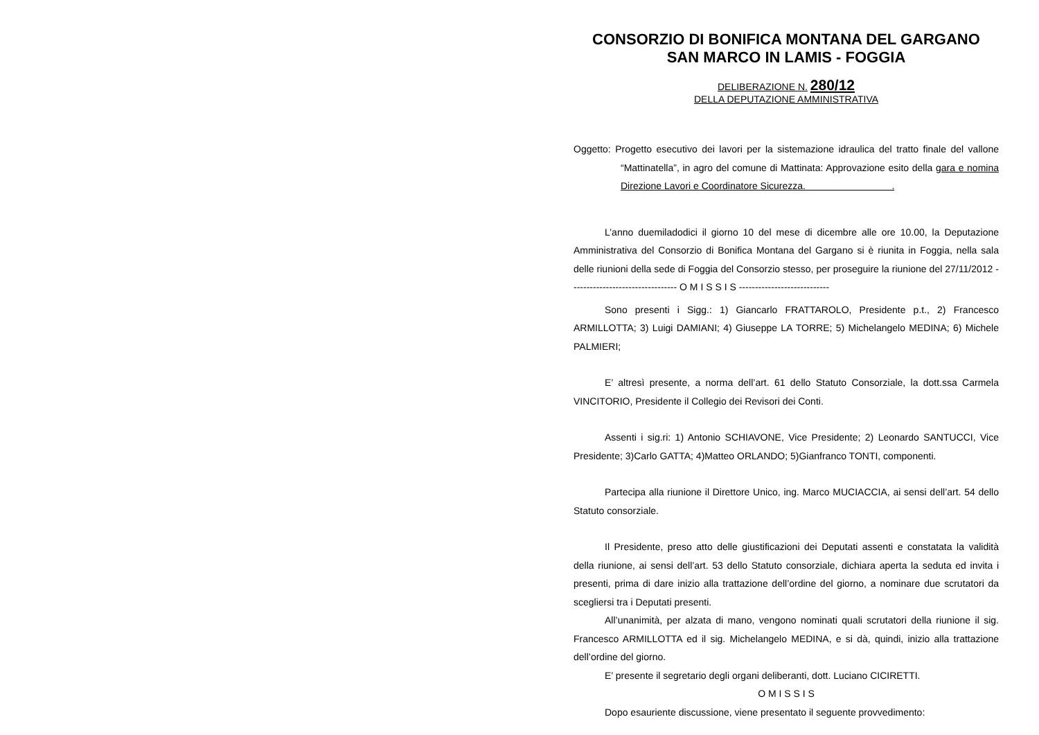CONSORZIO DI BONIFICA MONTANA DEL GARGANO
SAN MARCO IN LAMIS - FOGGIA
DELIBERAZIONE N. 280/12
DELLA DEPUTAZIONE AMMINISTRATIVA
Oggetto: Progetto esecutivo dei lavori per la sistemazione idraulica del tratto finale del vallone “Mattinatella”, in agro del comune di Mattinata: Approvazione esito della gara e nomina Direzione Lavori e Coordinatore Sicurezza. .
L’anno duemiladodici il giorno 10 del mese di dicembre alle ore 10.00, la Deputazione Amministrativa del Consorzio di Bonifica Montana del Gargano si è riunita in Foggia, nella sala delle riunioni della sede di Foggia del Consorzio stesso, per proseguire la riunione del 27/11/2012 --------------------------------- O M I S S I S ----------------------------
Sono presenti i Sigg.: 1) Giancarlo FRATTAROLO, Presidente p.t., 2) Francesco ARMILLOTTA; 3) Luigi DAMIANI; 4) Giuseppe LA TORRE; 5) Michelangelo MEDINA; 6) Michele PALMIERI;
E’ altresì presente, a norma dell’art. 61 dello Statuto Consorziale, la dott.ssa Carmela VINCITORIO, Presidente il Collegio dei Revisori dei Conti.
Assenti i sig.ri: 1) Antonio SCHIAVONE, Vice Presidente; 2) Leonardo SANTUCCI, Vice Presidente; 3)Carlo GATTA; 4)Matteo ORLANDO; 5)Gianfranco TONTI, componenti.
Partecipa alla riunione il Direttore Unico, ing. Marco MUCIACCIA, ai sensi dell’art. 54 dello Statuto consorziale.
Il Presidente, preso atto delle giustificazioni dei Deputati assenti e constatata la validità della riunione, ai sensi dell’art. 53 dello Statuto consorziale, dichiara aperta la seduta ed invita i presenti, prima di dare inizio alla trattazione dell’ordine del giorno, a nominare due scrutatori da scegliersi tra i Deputati presenti.
All’unanimità, per alzata di mano, vengono nominati quali scrutatori della riunione il sig. Francesco ARMILLOTTA ed il sig. Michelangelo MEDINA, e si dà, quindi, inizio alla trattazione dell’ordine del giorno.
E’ presente il segretario degli organi deliberanti, dott. Luciano CICIRETTI.
O M I S S I S
Dopo esauriente discussione, viene presentato il seguente provvedimento: